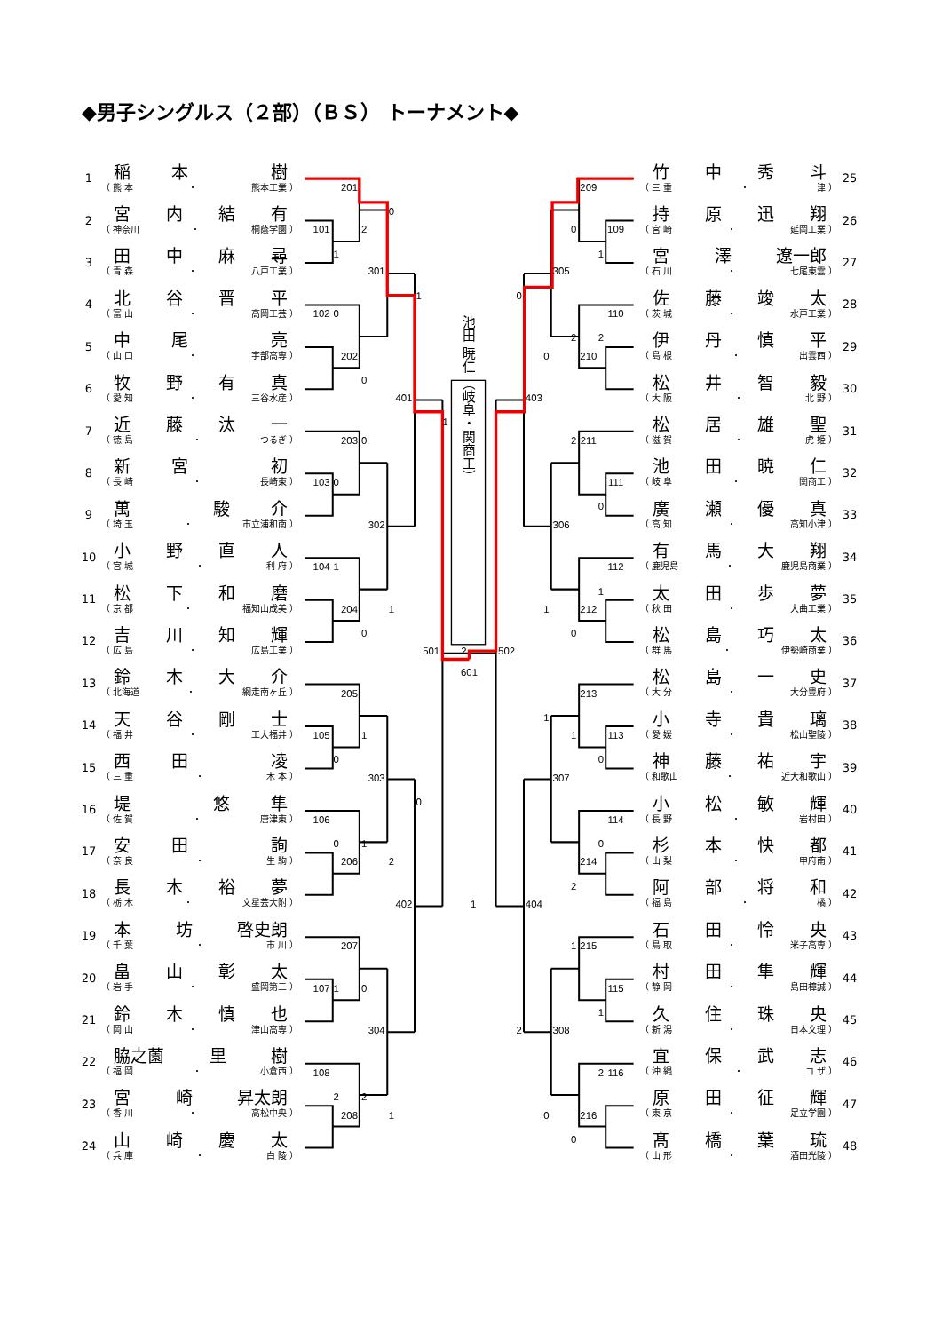◆男子シングルス（２部）（ＢＳ） トーナメント◆
1
稲本 樹
（ 熊 本 ・ 熊本工業 ）
2
宮内結有
（ 神奈川 ・ 桐蔭学園 ）
3
田中麻尋
（ 青 森 ・ 八戸工業 ）
4
北谷晋平
（ 富 山 ・ 高岡工芸 ）
5
中尾 亮
（ 山 口 ・ 宇部高専 ）
6
牧野有真
（ 愛 知 ・ 三谷水産 ）
7
近藤汰一
（ 徳 島 ・ つるぎ ）
8
新宮 初
（ 長 崎 ・ 長崎東 ）
9
萬 駿介
（ 埼 玉 ・ 市立浦和南 ）
10
小野直人
（ 宮 城 ・ 利 府 ）
11
松下和磨
（ 京 都 ・ 福知山成美 ）
12
吉川知輝
（ 広 島 ・ 広島工業 ）
13
鈴木大介
（ 北海道 ・ 網走南ヶ丘 ）
14
天谷剛士
（ 福 井 ・ 工大福井 ）
15
西田 凌
（ 三 重 ・ 木 本 ）
16
堤 悠隼
（ 佐 賀 ・ 唐津東 ）
17
安田 詢
（ 奈 良 ・ 生 駒 ）
18
長木裕夢
（ 栃 木 ・ 文星芸大附 ）
19
本坊 啓史朗
（ 千 葉 ・ 市 川 ）
20
畠山彰太
（ 岩 手 ・ 盛岡第三 ）
21
鈴木慎也
（ 岡 山 ・ 津山高専 ）
22
脇之薗 里樹
（ 福 岡 ・ 小倉西 ）
23
宮崎 昇太朗
（ 香 川 ・ 高松中央 ）
24
山崎慶太
（ 兵 庫 ・ 白 陵 ）
池田 暁仁 （岐阜・関商工）
201
2
0
101
1
301
1
102
0
202
0
401
1
203
0
103
0
302
104
1
204
1
0
501
2
601
205
105
1
0
303
0
106
0
1
206
2
402
1
207
107
1
0
304
108
2
2
208
1
209
0
109
1
305
0
110
2
2
0
210
403
502
2
211
111
0
306
112
1
1
212
0
213
1
1
113
0
307
114
0
214
2
404
1
215
115
1
2
308
2
116
0
216
0
竹中秀斗
（ 三 重 ・ 津 ）
25
持原迅翔
（ 宮 崎 ・ 延岡工業 ）
26
宮澤 遼一郎
（ 石 川 ・ 七尾東雲 ）
27
佐藤竣太
（ 茨 城 ・ 水戸工業 ）
28
伊丹慎平
（ 島 根 ・ 出雲西 ）
29
松井智毅
（ 大 阪 ・ 北 野 ）
30
松居雄聖
（ 滋 賀 ・ 虎 姫 ）
31
池田暁仁
（ 岐 阜 ・ 関商工 ）
32
廣瀬優真
（ 高 知 ・ 高知小津 ）
33
有馬大翔
（ 鹿児島 ・ 鹿児島商業 ）
34
太田歩夢
（ 秋 田 ・ 大曲工業 ）
35
松島巧太
（ 群 馬 ・ 伊勢崎商業 ）
36
松島一史
（ 大 分 ・ 大分豊府 ）
37
小寺貴璃
（ 愛 媛 ・ 松山聖陵 ）
38
神藤祐宇
（ 和歌山 ・ 近大和歌山 ）
39
小松敏輝
（ 長 野 ・ 岩村田 ）
40
杉本快都
（ 山 梨 ・ 甲府南 ）
41
阿部将和
（ 福 島 ・ 橘 ）
42
石田怜央
（ 鳥 取 ・ 米子高専 ）
43
村田隼輝
（ 静 岡 ・ 島田樟誠 ）
44
久住珠央
（ 新 潟 ・ 日本文理 ）
45
宜保武志
（ 沖 縄 ・ コ ザ ）
46
原田征輝
（ 東 京 ・ 足立学園 ）
47
髙橋葉琉
（ 山 形 ・ 酒田光陵 ）
48